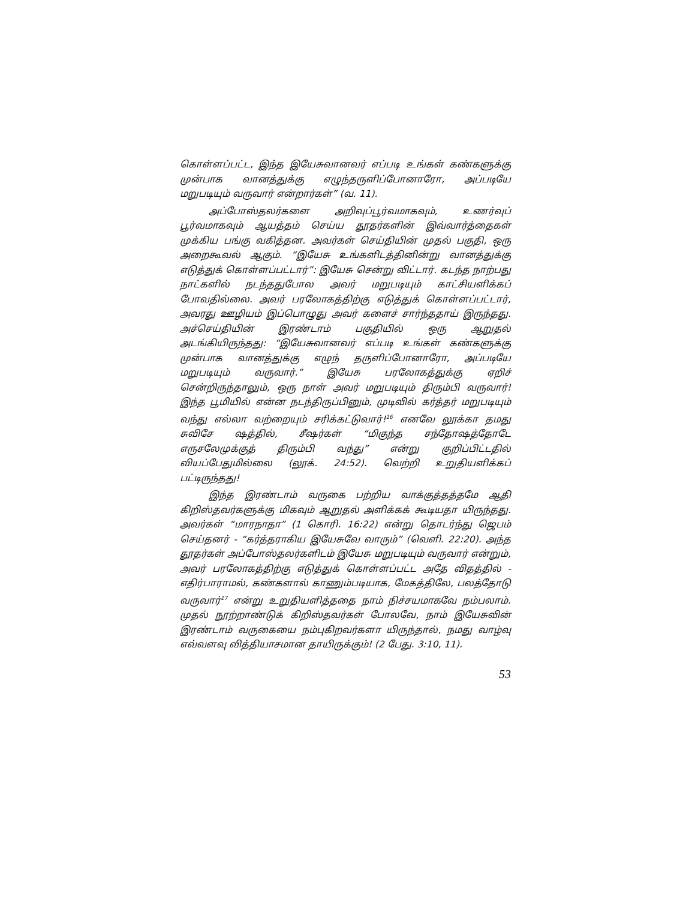கொள்ளப்பட்ட, இந்த இயேசுவானவர் எப்படி உங்கள் கண்களுக்கு முன்பாக வானத்துக்கு எழுந்தருளிப்போனாரோ, அப்படியே மறுபடியும் வருவார் என்றார்கள்” (வ. 11).
அப்போஸ்தலர்களை அறிவுப்பூர்வமாகவும், உணர்வுப் பூர்வமாகவும் ஆயத்தம் செய்ய தூதர்களின் இவ்வார்த்தைகள் முக்கிய பங்கு வகித்தன. அவர்கள் செய்தியின் முதல் பகுதி, ஒரு அறைகூவல் ஆகும். “இயேசு உங்களிடத்தினின்று வானத்துக்கு எடுத்துக் கொள்ளப்பட்டார்”: இயேசு சென்று விட்டார். கடந்த நாற்பது நாட்களில் நடந்ததுபோல அவர் மறுபடியும் காட்சியளிக்கப் போவதில்லை. அவர் பரலோகத்திற்கு எடுத்துக் கொள்ளப்பட்டார், அவரது ஊழியம் இப்பொழுது அவர் களைச் சார்ந்ததாய் இருந்தது. அச்செய்தியின் இரண்டாம் பகுதியில் ஒரு ஆறுதல் அடங்கியிருந்தது: “இயேசுவானவர் எப்படி உங்கள் கண்களுக்கு முன்பாக வானத்துக்கு எழுந் தருளிப்போனாரோ, அப்படியே மறுபடியும் வருவார்.” இயேசு பரலோகத்துக்கு ஏறிச் சென்றிருந்தாலும், ஒரு நாள் அவர் மறுபடியும் திரும்பி வருவார்! இந்த பூமியில் என்ன நடந்திருப்பினும், முடிவில் கர்த்தர் மறுபடியும் வந்து எல்லா வற்றையும் சரிக்கட்டுவார்!<sup>16</sup> எனவே லூக்கா தமது சுவிசே ஷத்தில், சீஷர்கள் “மிகுந்த சந்தோஷத்தோடே எருசலேமுக்குத் திரும்பி வந்து” என்று குறிப்பிட்டதில் வியப்பேதுமில்லை (லூக். 24:52). வெற்றி உறுதியளிக்கப் பட்டிருந்தது!
இந்த இரண்டாம் வருகை பற்றிய வாக்குத்தத்தமே ஆதி கிறிஸ்தவர்களுக்கு மிகவும் ஆறுதல் அளிக்கக் கூடியதா யிருந்தது. அவர்கள் “மாரநாதா” (1 கொரி. 16:22) என்று தொடர்ந்து ஜெபம் செய்தனர் - “கர்த்தராகிய இயேசுவே வாரும்” (வெளி. 22:20). அந்த தூதர்கள் அப்போஸ்தலர்களிடம் இயேசு மறுபடியும் வருவார் என்றும், அவர் பரலோகத்திற்கு எடுத்துக் கொள்ளப்பட்ட அதே விதத்தில் - எதிர்பாராமல், கண்களால் காணும்படியாக, மேகத்திலே, பலத்தோடு வருவார்<sup>17</sup> என்று உறுதியளித்ததை நாம் நிச்சயமாகவே நம்பலாம். முதல் நூற்றாண்டுக் கிறிஸ்தவர்கள் போலவே, நாம் இயேசுவின் இரண்டாம் வருகையை நம்புகிறவர்களா யிருந்தால், நமது வாழ்வு எவ்வளவு வித்தியாசமான தாயிருக்கும்! (2 பேது. 3:10, 11).
53